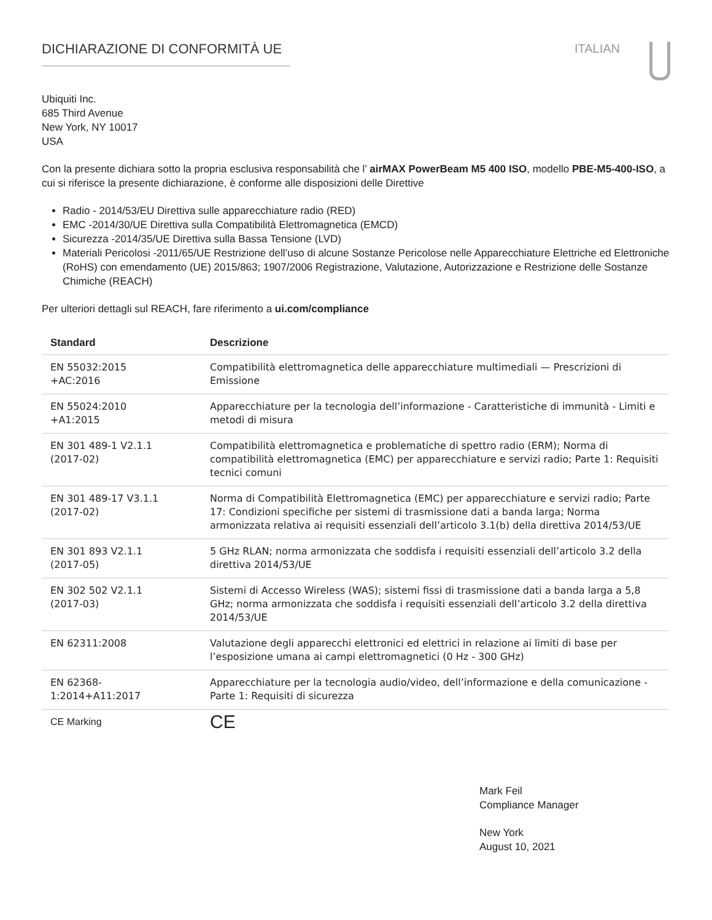DICHIARAZIONE DI CONFORMITÀ UE ITALIAN
Ubiquiti Inc.
685 Third Avenue
New York, NY 10017
USA
Con la presente dichiara sotto la propria esclusiva responsabilità che l’ airMAX PowerBeam M5 400 ISO, modello PBE-M5-400-ISO, a cui si riferisce la presente dichiarazione, è conforme alle disposizioni delle Direttive
Radio - 2014/53/EU Direttiva sulle apparecchiature radio (RED)
EMC -2014/30/UE Direttiva sulla Compatibilità Elettromagnetica (EMCD)
Sicurezza -2014/35/UE Direttiva sulla Bassa Tensione (LVD)
Materiali Pericolosi -2011/65/UE Restrizione dell’uso di alcune Sostanze Pericolose nelle Apparecchiature Elettriche ed Elettroniche (RoHS) con emendamento (UE) 2015/863; 1907/2006 Registrazione, Valutazione, Autorizzazione e Restrizione delle Sostanze Chimiche (REACH)
Per ulteriori dettagli sul REACH, fare riferimento a ui.com/compliance
| Standard | Descrizione |
| --- | --- |
| EN 55032:2015 +AC:2016 | Compatibilità elettromagnetica delle apparecchiature multimediali — Prescrizioni di Emissione |
| EN 55024:2010 +A1:2015 | Apparecchiature per la tecnologia dell’informazione - Caratteristiche di immunità - Limiti e metodi di misura |
| EN 301 489-1 V2.1.1 (2017-02) | Compatibilità elettromagnetica e problematiche di spettro radio (ERM); Norma di compatibilità elettromagnetica (EMC) per apparecchiature e servizi radio; Parte 1: Requisiti tecnici comuni |
| EN 301 489-17 V3.1.1 (2017-02) | Norma di Compatibilità Elettromagnetica (EMC) per apparecchiature e servizi radio; Parte 17: Condizioni specifiche per sistemi di trasmissione dati a banda larga; Norma armonizzata relativa ai requisiti essenziali dell’articolo 3.1(b) della direttiva 2014/53/UE |
| EN 301 893 V2.1.1 (2017-05) | 5 GHz RLAN; norma armonizzata che soddisfa i requisiti essenziali dell’articolo 3.2 della direttiva 2014/53/UE |
| EN 302 502 V2.1.1 (2017-03) | Sistemi di Accesso Wireless (WAS); sistemi fissi di trasmissione dati a banda larga a 5,8 GHz; norma armonizzata che soddisfa i requisiti essenziali dell’articolo 3.2 della direttiva 2014/53/UE |
| EN 62311:2008 | Valutazione degli apparecchi elettronici ed elettrici in relazione ai limiti di base per l’esposizione umana ai campi elettromagnetici (0 Hz - 300 GHz) |
| EN 62368- 1:2014+A11:2017 | Apparecchiature per la tecnologia audio/video, dell’informazione e della comunicazione - Parte 1: Requisiti di sicurezza |
| CE Marking | CE |
Mark Feil
Compliance Manager
New York
August 10, 2021